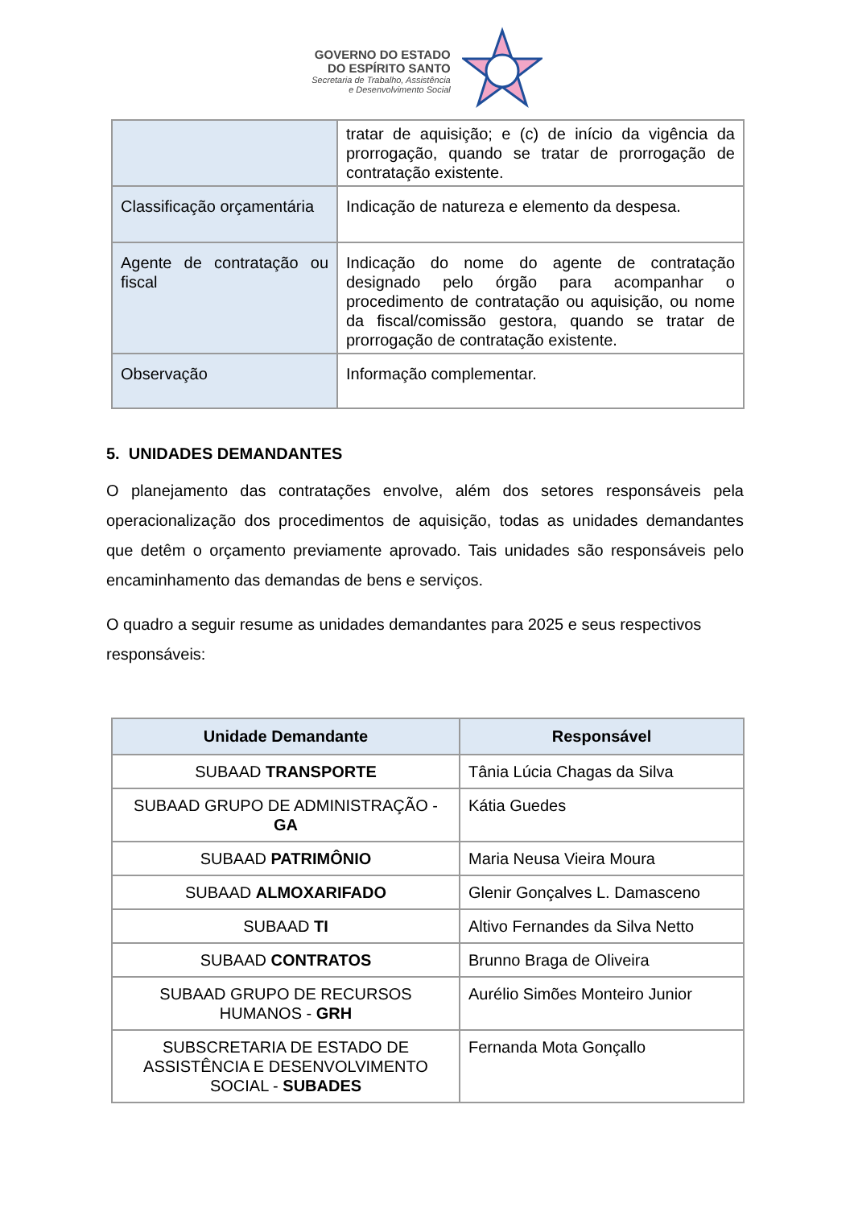GOVERNO DO ESTADO
DO ESPÍRITO SANTO
Secretaria de Trabalho, Assistência
e Desenvolvimento Social
| | tratar de aquisição; e (c) de início da vigência da prorrogação, quando se tratar de prorrogação de contratação existente. |
| Classificação orçamentária | Indicação de natureza e elemento da despesa. |
| Agente de contratação ou fiscal | Indicação do nome do agente de contratação designado pelo órgão para acompanhar o procedimento de contratação ou aquisição, ou nome da fiscal/comissão gestora, quando se tratar de prorrogação de contratação existente. |
| Observação | Informação complementar. |
5. UNIDADES DEMANDANTES
O planejamento das contratações envolve, além dos setores responsáveis pela operacionalização dos procedimentos de aquisição, todas as unidades demandantes que detêm o orçamento previamente aprovado. Tais unidades são responsáveis pelo encaminhamento das demandas de bens e serviços.
O quadro a seguir resume as unidades demandantes para 2025 e seus respectivos responsáveis:
| Unidade Demandante | Responsável |
| --- | --- |
| SUBAAD TRANSPORTE | Tânia Lúcia Chagas da Silva |
| SUBAAD GRUPO DE ADMINISTRAÇÃO - GA | Kátia Guedes |
| SUBAAD PATRIMÔNIO | Maria Neusa Vieira Moura |
| SUBAAD ALMOXARIFADO | Glenir Gonçalves L. Damasceno |
| SUBAAD TI | Altivo Fernandes da Silva Netto |
| SUBAAD CONTRATOS | Brunno Braga de Oliveira |
| SUBAAD GRUPO DE RECURSOS HUMANOS - GRH | Aurélio Simões Monteiro Junior |
| SUBSCRETARIA DE ESTADO DE ASSISTÊNCIA E DESENVOLVIMENTO SOCIAL - SUBADES | Fernanda Mota Gonçallo |